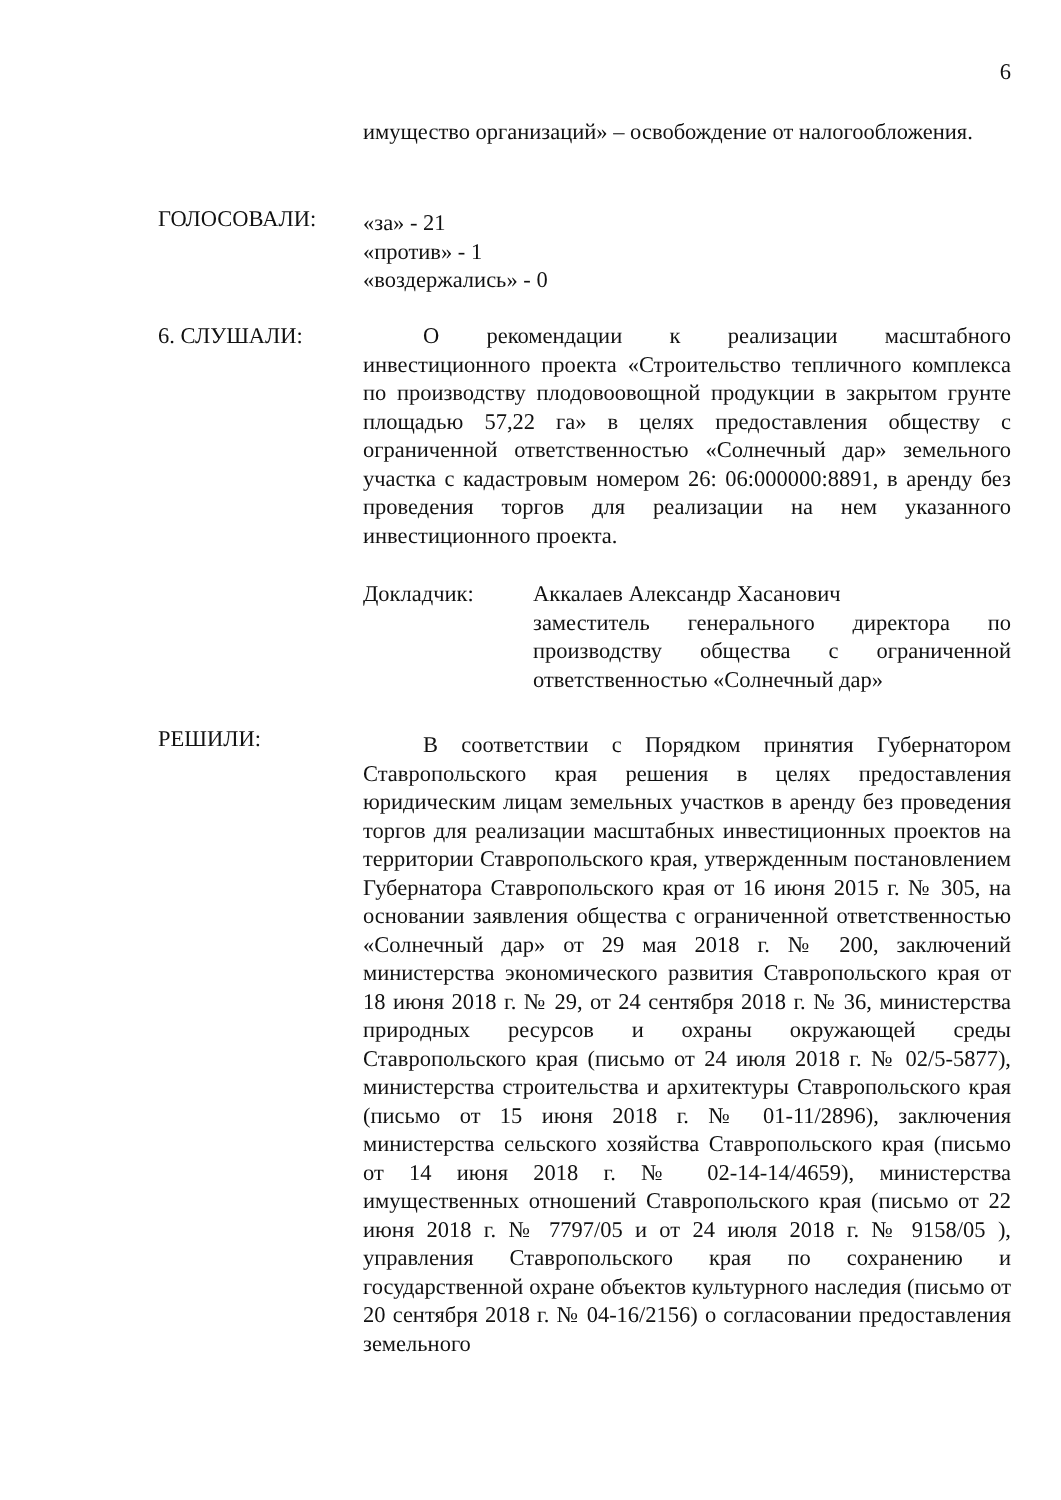6
имущество организаций» – освобождение от налогообложения.
ГОЛОСОВАЛИ:
«за» - 21
«против» - 1
«воздержались» - 0
6. СЛУШАЛИ: О рекомендации к реализации масштабного инвестиционного проекта «Строительство тепличного комплекса по производству плодовоовощной продукции в закрытом грунте площадью 57,22 га» в целях предоставления обществу с ограниченной ответственностью «Солнечный дар» земельного участка с кадастровым номером 26: 06:000000:8891, в аренду без проведения торгов для реализации на нем указанного инвестиционного проекта.
Докладчик: Аккалаев Александр Хасанович
заместитель генерального директора по производству общества с ограниченной ответственностью «Солнечный дар»
РЕШИЛИ:
В соответствии с Порядком принятия Губернатором Ставропольского края решения в целях предоставления юридическим лицам земельных участков в аренду без проведения торгов для реализации масштабных инвестиционных проектов на территории Ставропольского края, утвержденным постановлением Губернатора Ставропольского края от 16 июня 2015 г. № 305, на основании заявления общества с ограниченной ответственностью «Солнечный дар» от 29 мая 2018 г. № 200, заключений министерства экономического развития Ставропольского края от 18 июня 2018 г. № 29, от 24 сентября 2018 г. № 36, министерства природных ресурсов и охраны окружающей среды Ставропольского края (письмо от 24 июля 2018 г. № 02/5-5877), министерства строительства и архитектуры Ставропольского края (письмо от 15 июня 2018 г. № 01-11/2896), заключения министерства сельского хозяйства Ставропольского края (письмо от 14 июня 2018 г. № 02-14-14/4659), министерства имущественных отношений Ставропольского края (письмо от 22 июня 2018 г. № 7797/05 и от 24 июля 2018 г. № 9158/05 ), управления Ставропольского края по сохранению и государственной охране объектов культурного наследия (письмо от 20 сентября 2018 г. № 04-16/2156) о согласовании предоставления земельного